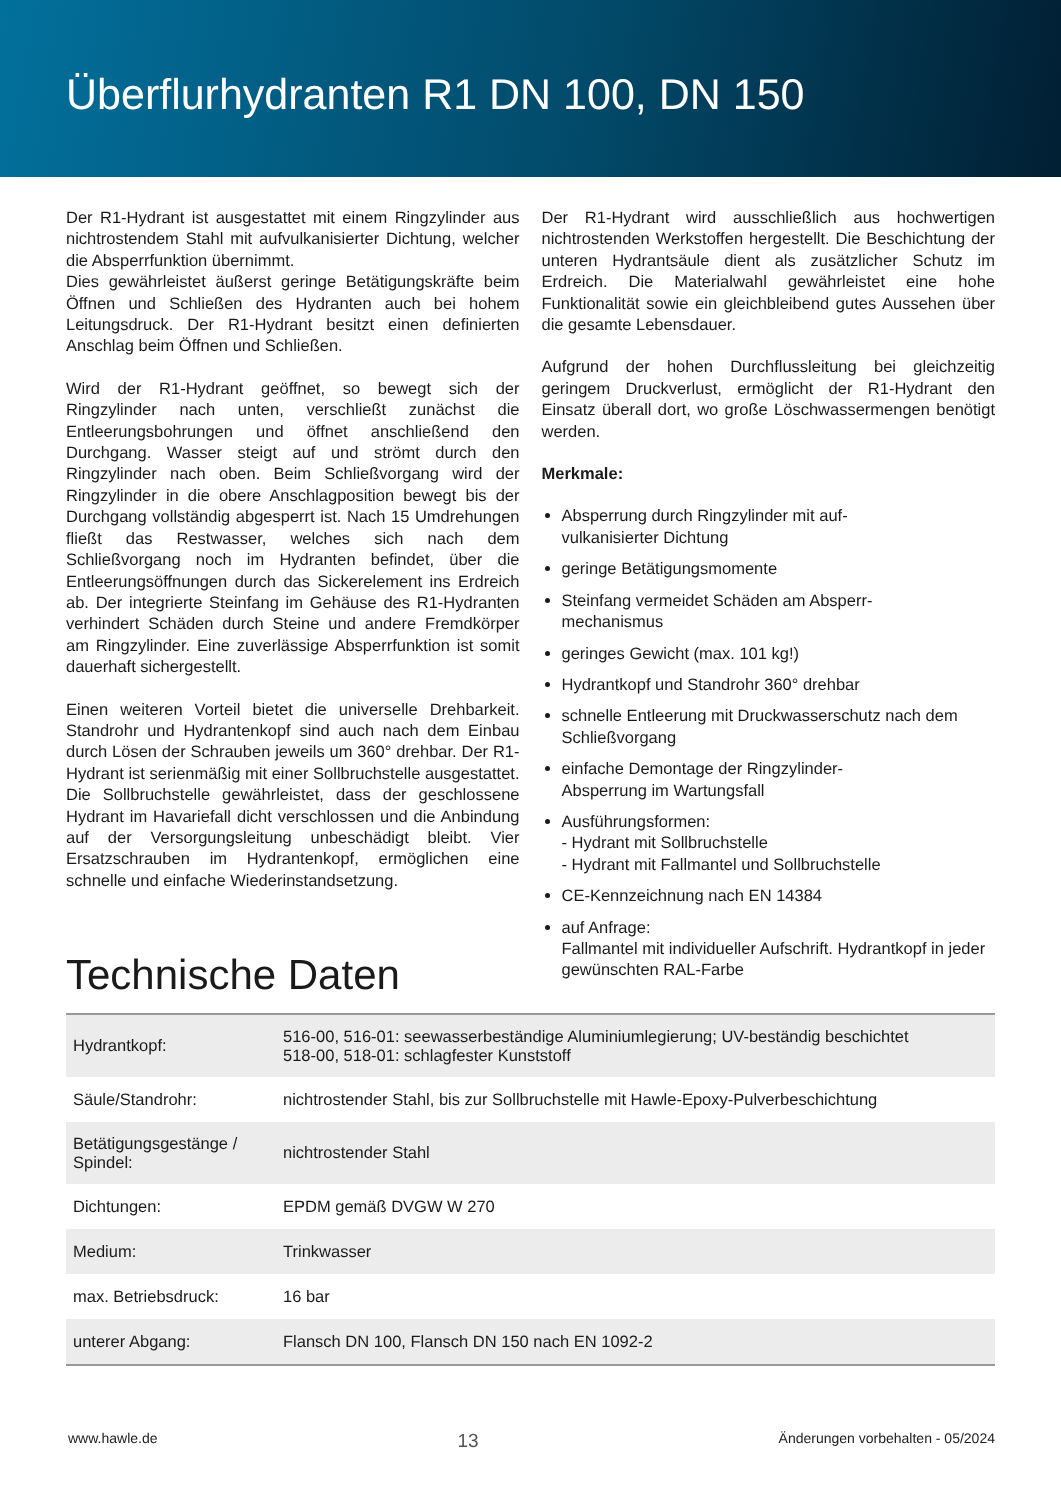Überflurhydranten R1 DN 100, DN 150
Der R1-Hydrant ist ausgestattet mit einem Ringzylinder aus nichtrostendem Stahl mit aufvulkanisierter Dichtung, welcher die Absperrfunktion übernimmt.
Dies gewährleistet äußerst geringe Betätigungskräfte beim Öffnen und Schließen des Hydranten auch bei hohem Leitungsdruck. Der R1-Hydrant besitzt einen definierten Anschlag beim Öffnen und Schließen.
Wird der R1-Hydrant geöffnet, so bewegt sich der Ringzylinder nach unten, verschließt zunächst die Entleerungsbohrungen und öffnet anschließend den Durchgang. Wasser steigt auf und strömt durch den Ringzylinder nach oben. Beim Schließvorgang wird der Ringzylinder in die obere Anschlagposition bewegt bis der Durchgang vollständig abgesperrt ist. Nach 15 Umdrehungen fließt das Restwasser, welches sich nach dem Schließvorgang noch im Hydranten befindet, über die Entleerungsöffnungen durch das Sickerelement ins Erdreich ab. Der integrierte Steinfang im Gehäuse des R1-Hydranten verhindert Schäden durch Steine und andere Fremdkörper am Ringzylinder. Eine zuverlässige Absperrfunktion ist somit dauerhaft sichergestellt.
Einen weiteren Vorteil bietet die universelle Drehbarkeit. Standrohr und Hydrantenkopf sind auch nach dem Einbau durch Lösen der Schrauben jeweils um 360° drehbar. Der R1-Hydrant ist serienmäßig mit einer Sollbruchstelle ausgestattet. Die Sollbruchstelle gewährleistet, dass der geschlossene Hydrant im Havariefall dicht verschlossen und die Anbindung auf der Versorgungsleitung unbeschädigt bleibt. Vier Ersatzschrauben im Hydrantenkopf, ermöglichen eine schnelle und einfache Wiederinstandsetzung.
Der R1-Hydrant wird ausschließlich aus hochwertigen nichtrostenden Werkstoffen hergestellt. Die Beschichtung der unteren Hydrantsäule dient als zusätzlicher Schutz im Erdreich. Die Materialwahl gewährleistet eine hohe Funktionalität sowie ein gleichbleibend gutes Aussehen über die gesamte Lebensdauer.
Aufgrund der hohen Durchflussleitung bei gleichzeitig geringem Druckverlust, ermöglicht der R1-Hydrant den Einsatz überall dort, wo große Löschwassermengen benötigt werden.
Merkmale:
Absperrung durch Ringzylinder mit auf-
vulkanisierter Dichtung
geringe Betätigungsmomente
Steinfang vermeidet Schäden am Absperr-
mechanismus
geringes Gewicht (max. 101 kg!)
Hydrantkopf und Standrohr 360° drehbar
schnelle Entleerung mit Druckwasserschutz nach dem Schließvorgang
einfache Demontage der Ringzylinder-
Absperrung im Wartungsfall
Ausführungsformen:
- Hydrant mit Sollbruchstelle
- Hydrant mit Fallmantel und Sollbruchstelle
CE-Kennzeichnung nach EN 14384
auf Anfrage:
Fallmantel mit individueller Aufschrift. Hydrantkopf in jeder gewünschten RAL-Farbe
Technische Daten
| Hydrantkopf: | 516-00, 516-01: seewasserbeständige Aluminiumlegierung; UV-beständig beschichtet 518-00, 518-01: schlagfester Kunststoff |
| Säule/Standrohr: | nichtrostender Stahl, bis zur Sollbruchstelle mit Hawle-Epoxy-Pulverbeschichtung |
| Betätigungsgestänge / Spindel: | nichtrostender Stahl |
| Dichtungen: | EPDM gemäß DVGW W 270 |
| Medium: | Trinkwasser |
| max. Betriebsdruck: | 16 bar |
| unterer Abgang: | Flansch DN 100, Flansch DN 150 nach EN 1092-2 |
www.hawle.de 13 Änderungen vorbehalten - 05/2024